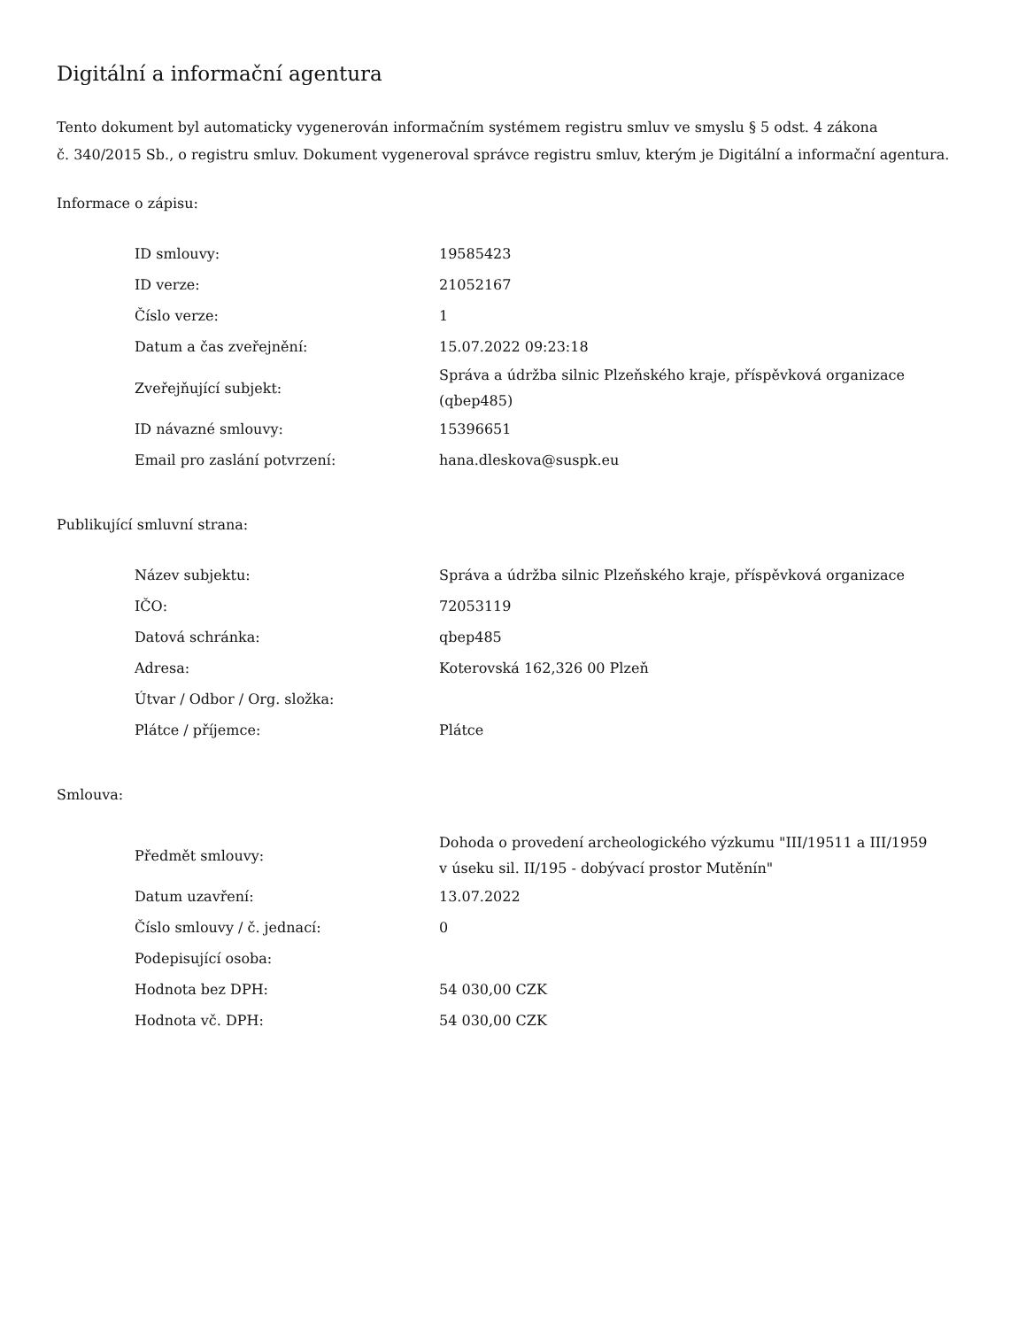Digitální a informační agentura
Tento dokument byl automaticky vygenerován informačním systémem registru smluv ve smyslu § 5 odst. 4 zákona
č. 340/2015 Sb., o registru smluv. Dokument vygeneroval správce registru smluv, kterým je Digitální a informační agentura.
Informace o zápisu:
| ID smlouvy: | 19585423 |
| ID verze: | 21052167 |
| Číslo verze: | 1 |
| Datum a čas zveřejnění: | 15.07.2022 09:23:18 |
| Zveřejňující subjekt: | Správa a údržba silnic Plzeňského kraje, příspěvková organizace (qbep485) |
| ID návazné smlouvy: | 15396651 |
| Email pro zaslání potvrzení: | hana.dleskova@suspk.eu |
Publikující smluvní strana:
| Název subjektu: | Správa a údržba silnic Plzeňského kraje, příspěvková organizace |
| IČO: | 72053119 |
| Datová schránka: | qbep485 |
| Adresa: | Koterovská 162,326 00 Plzeň |
| Útvar / Odbor / Org. složka: | |
| Plátce / příjemce: | Plátce |
Smlouva:
| Předmět smlouvy: | Dohoda o provedení archeologického výzkumu "III/19511 a III/1959 v úseku sil. II/195 - dobývací prostor Mutěnín" |
| Datum uzavření: | 13.07.2022 |
| Číslo smlouvy / č. jednací: | 0 |
| Podepisující osoba: | |
| Hodnota bez DPH: | 54 030,00 CZK |
| Hodnota vč. DPH: | 54 030,00 CZK |